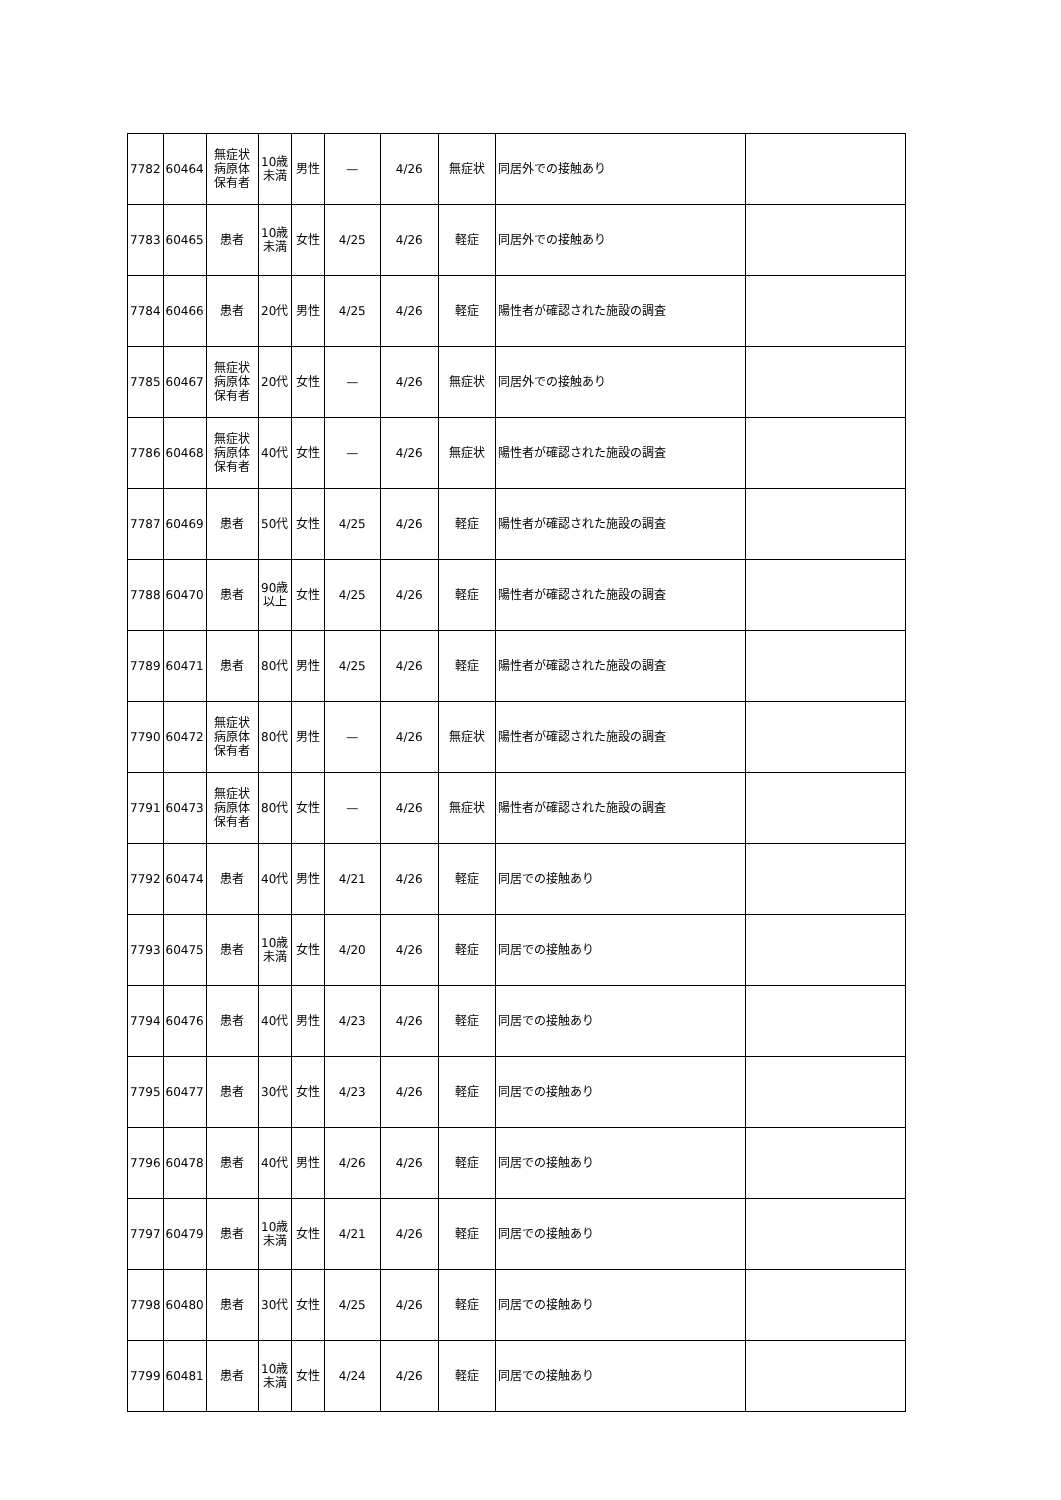| 7782 | 60464 | 無症状病原体保有者 | 10歳未満 | 男性 | — | 4/26 | 無症状 | 同居外での接触あり | |
| 7783 | 60465 | 患者 | 10歳未満 | 女性 | 4/25 | 4/26 | 軽症 | 同居外での接触あり | |
| 7784 | 60466 | 患者 | 20代 | 男性 | 4/25 | 4/26 | 軽症 | 陽性者が確認された施設の調査 | |
| 7785 | 60467 | 無症状病原体保有者 | 20代 | 女性 | — | 4/26 | 無症状 | 同居外での接触あり | |
| 7786 | 60468 | 無症状病原体保有者 | 40代 | 女性 | — | 4/26 | 無症状 | 陽性者が確認された施設の調査 | |
| 7787 | 60469 | 患者 | 50代 | 女性 | 4/25 | 4/26 | 軽症 | 陽性者が確認された施設の調査 | |
| 7788 | 60470 | 患者 | 90歳以上 | 女性 | 4/25 | 4/26 | 軽症 | 陽性者が確認された施設の調査 | |
| 7789 | 60471 | 患者 | 80代 | 男性 | 4/25 | 4/26 | 軽症 | 陽性者が確認された施設の調査 | |
| 7790 | 60472 | 無症状病原体保有者 | 80代 | 男性 | — | 4/26 | 無症状 | 陽性者が確認された施設の調査 | |
| 7791 | 60473 | 無症状病原体保有者 | 80代 | 女性 | — | 4/26 | 無症状 | 陽性者が確認された施設の調査 | |
| 7792 | 60474 | 患者 | 40代 | 男性 | 4/21 | 4/26 | 軽症 | 同居での接触あり | |
| 7793 | 60475 | 患者 | 10歳未満 | 女性 | 4/20 | 4/26 | 軽症 | 同居での接触あり | |
| 7794 | 60476 | 患者 | 40代 | 男性 | 4/23 | 4/26 | 軽症 | 同居での接触あり | |
| 7795 | 60477 | 患者 | 30代 | 女性 | 4/23 | 4/26 | 軽症 | 同居での接触あり | |
| 7796 | 60478 | 患者 | 40代 | 男性 | 4/26 | 4/26 | 軽症 | 同居での接触あり | |
| 7797 | 60479 | 患者 | 10歳未満 | 女性 | 4/21 | 4/26 | 軽症 | 同居での接触あり | |
| 7798 | 60480 | 患者 | 30代 | 女性 | 4/25 | 4/26 | 軽症 | 同居での接触あり | |
| 7799 | 60481 | 患者 | 10歳未満 | 女性 | 4/24 | 4/26 | 軽症 | 同居での接触あり | |